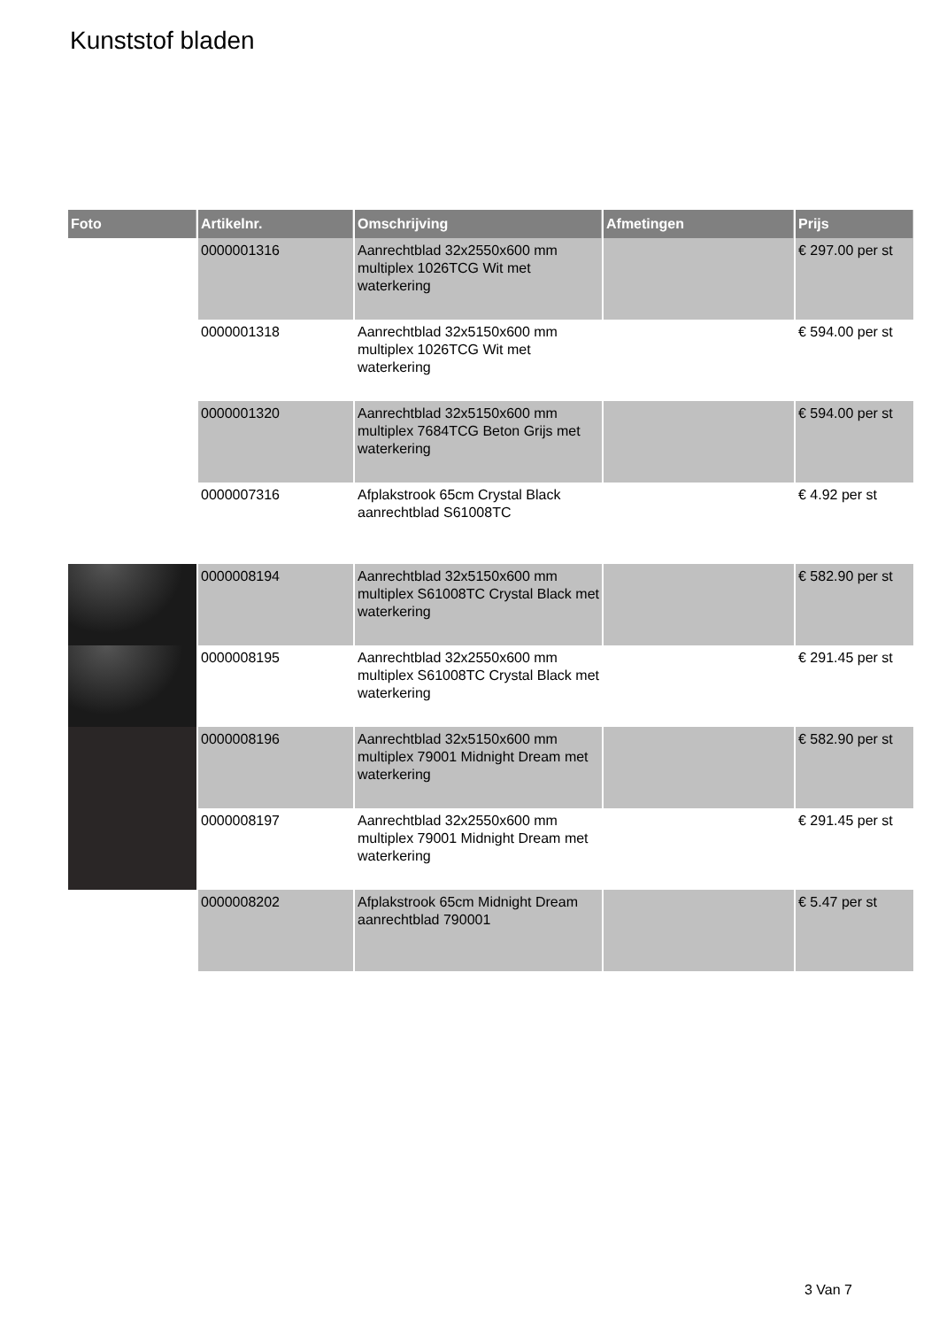Kunststof bladen
| Foto | Artikelnr. | Omschrijving | Afmetingen | Prijs |
| --- | --- | --- | --- | --- |
| | 0000001316 | Aanrechtblad 32x2550x600 mm multiplex 1026TCG Wit met waterkering | | € 297.00 per st |
| | 0000001318 | Aanrechtblad 32x5150x600 mm multiplex 1026TCG Wit met waterkering | | € 594.00 per st |
| | 0000001320 | Aanrechtblad 32x5150x600 mm multiplex 7684TCG Beton Grijs met waterkering | | € 594.00 per st |
| | 0000007316 | Afplakstrook 65cm Crystal Black aanrechtblad S61008TC | | € 4.92 per st |
| | 0000008194 | Aanrechtblad 32x5150x600 mm multiplex S61008TC Crystal Black met waterkering | | € 582.90 per st |
| | 0000008195 | Aanrechtblad 32x2550x600 mm multiplex S61008TC Crystal Black met waterkering | | € 291.45 per st |
| | 0000008196 | Aanrechtblad 32x5150x600 mm multiplex 79001 Midnight Dream met waterkering | | € 582.90 per st |
| | 0000008197 | Aanrechtblad 32x2550x600 mm multiplex 79001 Midnight Dream met waterkering | | € 291.45 per st |
| | 0000008202 | Afplakstrook 65cm Midnight Dream aanrechtblad 790001 | | € 5.47 per st |
3 Van 7